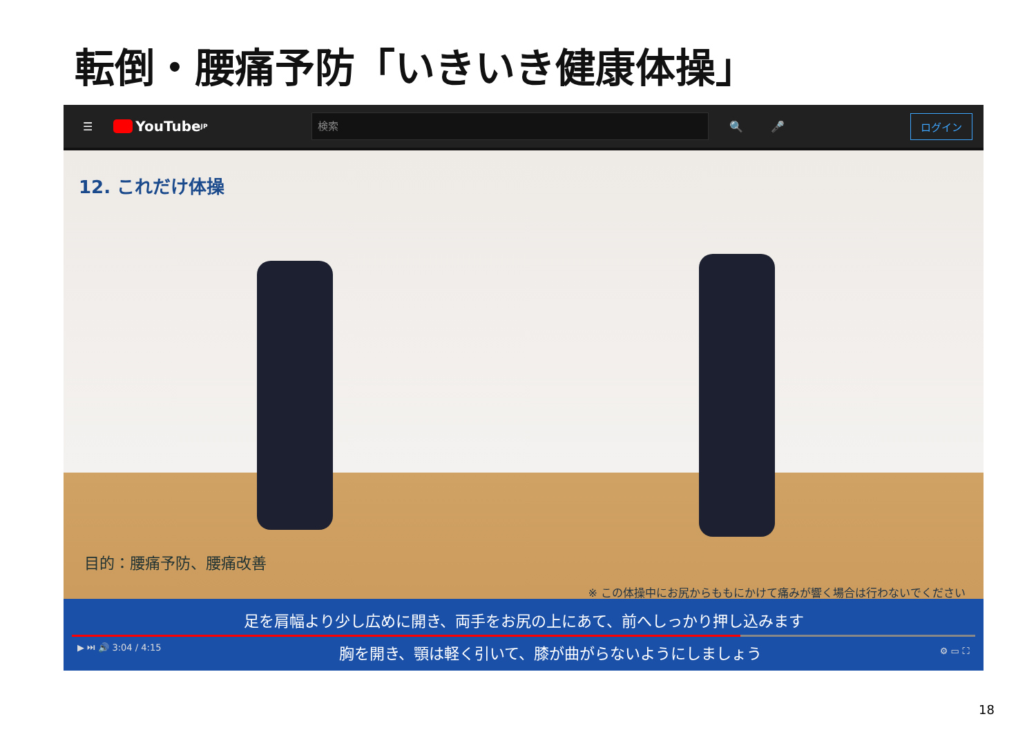転倒・腰痛予防「いきいき健康体操」
☰
YouTube <sup>JP</sup>
検索
🔍 🎤 ログイン
12. これだけ体操
目的：腰痛予防、腰痛改善
※ この体操中にお尻からももにかけて痛みが響く場合は行わないでください
足を肩幅より少し広めに開き、両手をお尻の上にあて、前へしっかり押し込みます
▶ ⏭ 🔊 3:04 / 4:15 胸を開き、顎は軽く引いて、膝が曲がらないようにしましょう ⚙ ▭ ⛶
18